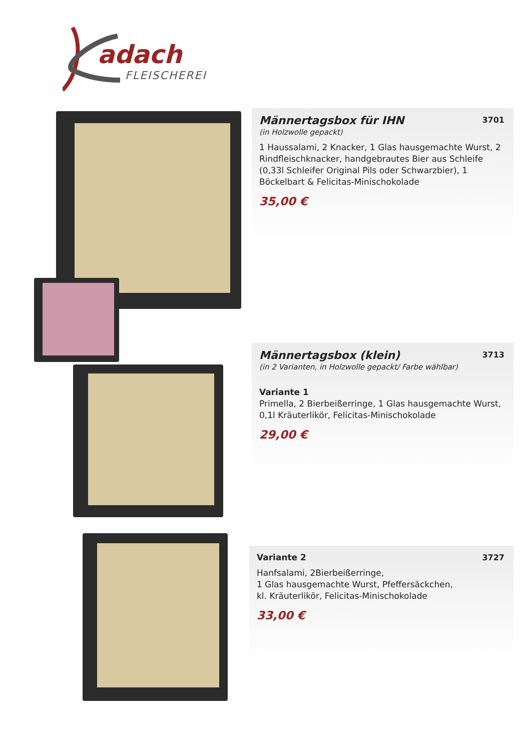adach
FLEISCHEREI
Männertagsbox für IHN
3701
(in Holzwolle gepackt)
1 Haussalami, 2 Knacker, 1 Glas hausgemachte Wurst, 2 Rindfleischknacker, handgebrautes Bier aus Schleife (0,33l Schleifer Original Pils oder Schwarzbier), 1 Böckelbart & Felicitas-Minischokolade
35,00 €
Männertagsbox (klein)
3713
(in 2 Varianten, in Holzwolle gepackt/ Farbe wählbar)
Variante 1
Primella, 2 Bierbeißerringe, 1 Glas hausgemachte Wurst, 0,1l Kräuterlikör, Felicitas-Minischokolade
29,00 €
3727
Variante 2
Hanfsalami, 2Bierbeißerringe,
1 Glas hausgemachte Wurst, Pfeffersäckchen,
kl. Kräuterlikör, Felicitas-Minischokolade
33,00 €